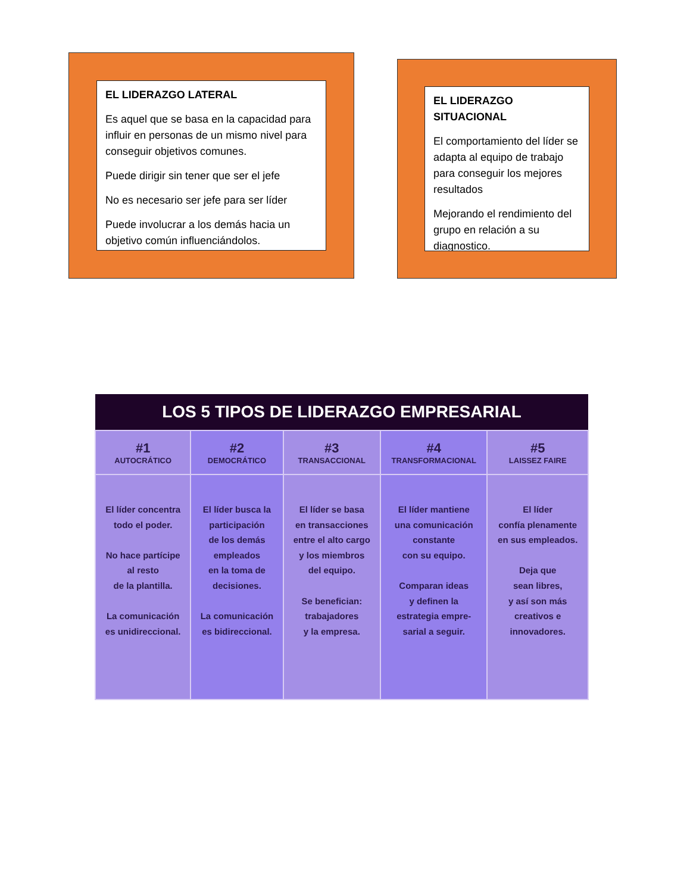EL LIDERAZGO LATERAL
Es aquel que se basa en la capacidad para influir en personas de un mismo nivel para conseguir objetivos comunes.
Puede dirigir sin tener que ser el jefe
No es necesario ser jefe para ser líder
Puede involucrar a los demás hacia un objetivo común influenciándolos.
EL LIDERAZGO SITUACIONAL
El comportamiento del líder se adapta al equipo de trabajo para conseguir los mejores resultados
Mejorando el rendimiento del grupo en relación a su diagnostico.
| LOS 5 TIPOS DE LIDERAZGO EMPRESARIAL | | | | |
| #1 AUTOCRÁTICO | #2 DEMOCRÁTICO | #3 TRANSACCIONAL | #4 TRANSFORMACIONAL | #5 LAISSEZ FAIRE |
| El líder concentra todo el poder. No hace partícipe al resto de la plantilla. La comunicación es unidireccional. | El líder busca la participación de los demás empleados en la toma de decisiones. La comunicación es bidireccional. | El líder se basa en transacciones entre el alto cargo y los miembros del equipo. Se benefician: trabajadores y la empresa. | El líder mantiene una comunicación constante con su equipo. Comparan ideas y definen la estrategia empre- sarial a seguir. | El líder confía plenamente en sus empleados. Deja que sean libres, y así son más creativos e innovadores. |